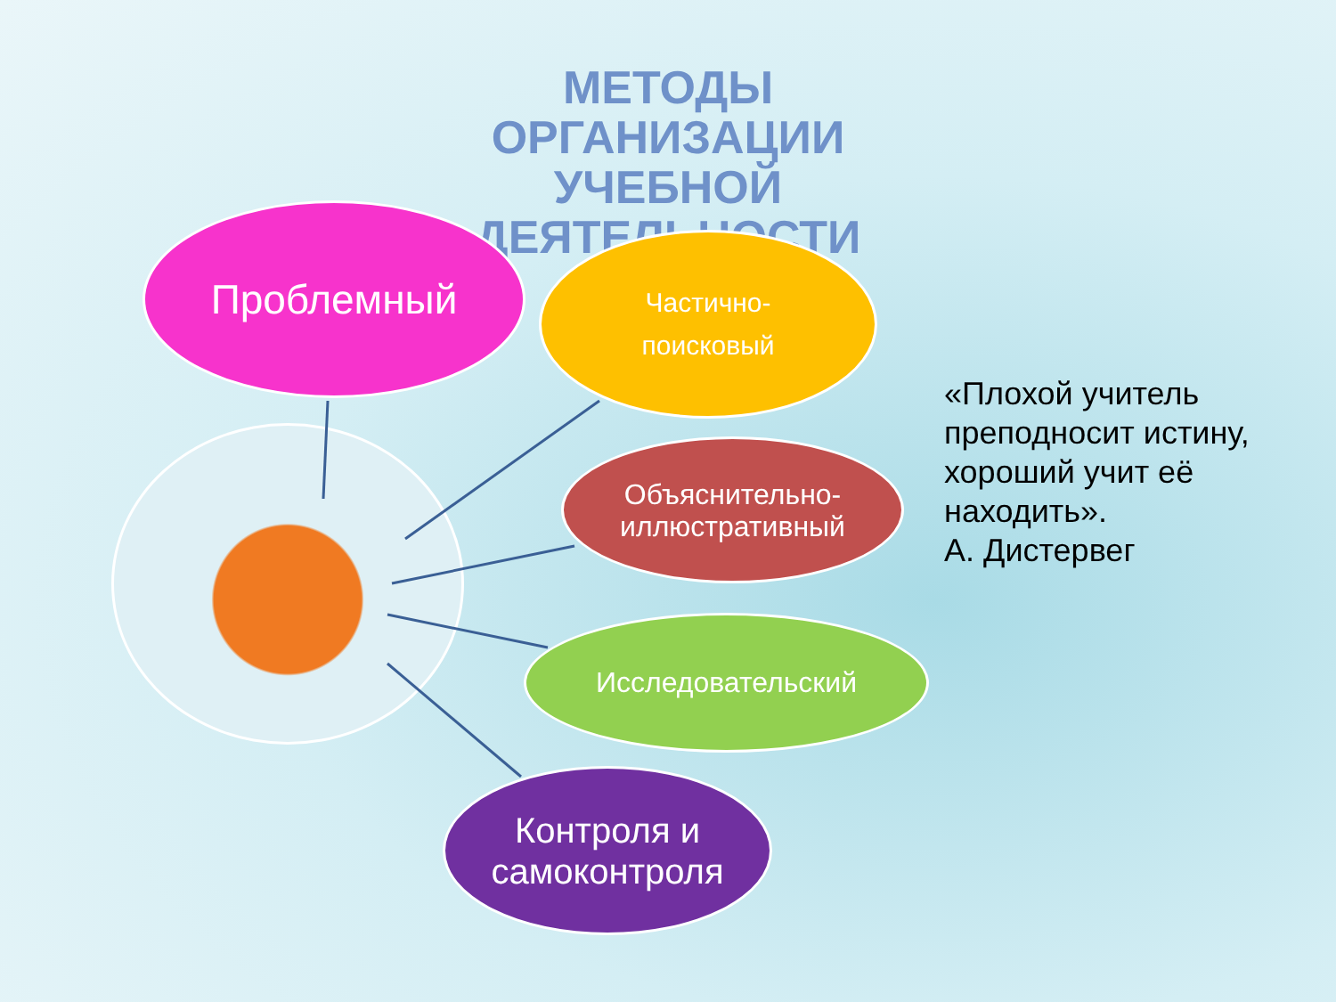МЕТОДЫ ОРГАНИЗАЦИИ УЧЕБНОЙ ДЕЯТЕЛЬНОСТИ
Проблемный
Частично-
поисковый
Объяснительно-
иллюстративный
Исследовательский
Контроля и
самоконтроля
«Плохой учитель преподносит истину, хороший учит её находить».
А. Дистервег